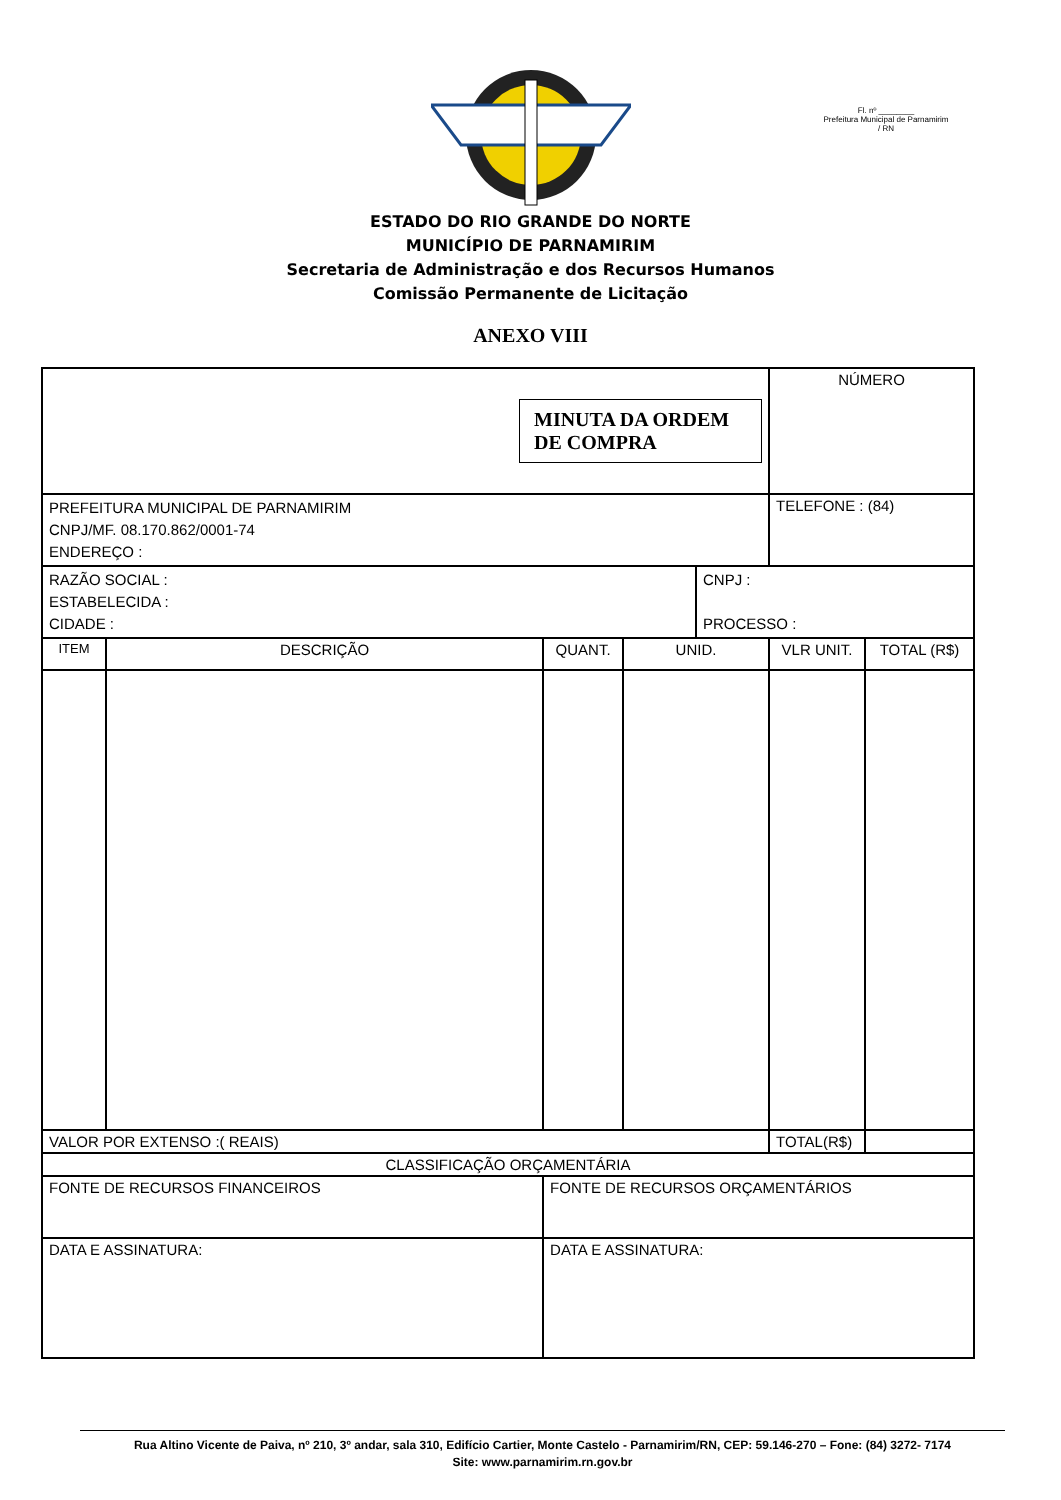Fl. nº ________
Prefeitura Municipal de Parnamirim / RN
ESTADO DO RIO GRANDE DO NORTE
MUNICÍPIO DE PARNAMIRIM
Secretaria de Administração e dos Recursos Humanos
Comissão Permanente de Licitação
ANEXO VIII
| MINUTA DA ORDEM DE COMPRA | | | | | | NÚMERO | |
| PREFEITURA MUNICIPAL DE PARNAMIRIM CNPJ/MF. 08.170.862/0001-74 ENDEREÇO : | | | | | | TELEFONE : (84) | |
| RAZÃO SOCIAL : ESTABELECIDA : CIDADE : | | | | | CNPJ : PROCESSO : | | |
| ITEM | DESCRIÇÃO | | QUANT. | UNID. | | VLR UNIT. | TOTAL (R$) |
| VALOR POR EXTENSO :( REAIS) | | | | | | TOTAL(R$) | |
| CLASSIFICAÇÃO ORÇAMENTÁRIA | | | | | | | |
| FONTE DE RECURSOS FINANCEIROS | | FONTE DE RECURSOS ORÇAMENTÁRIOS | | | | | |
| DATA E ASSINATURA: | | DATA E ASSINATURA: | | | | | |
Rua Altino Vicente de Paiva, nº 210, 3º andar, sala 310, Edifício Cartier, Monte Castelo - Parnamirim/RN, CEP: 59.146-270 – Fone: (84) 3272- 7174
Site: www.parnamirim.rn.gov.br